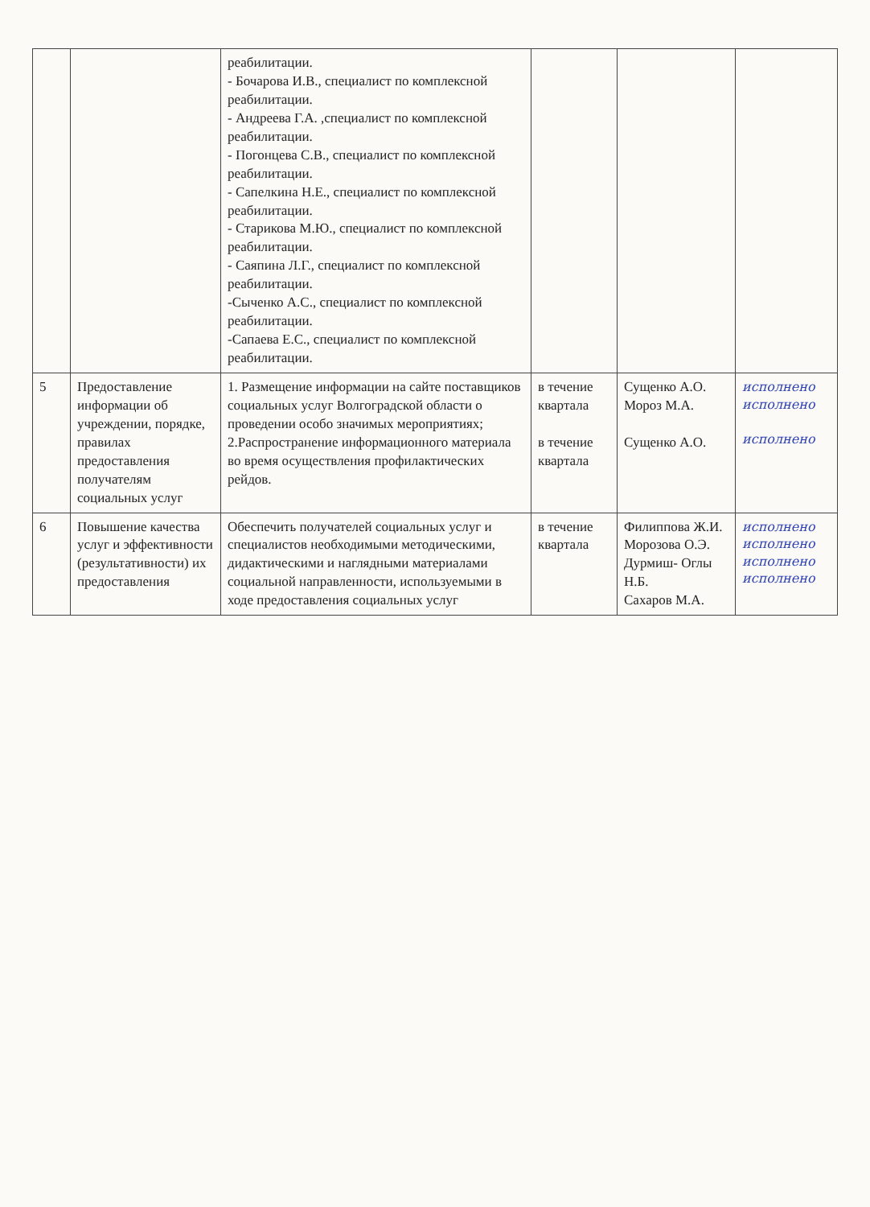| | | реабилитации. - Бочарова И.В., специалист по комплексной реабилитации. - Андреева Г.А. ,специалист по комплексной реабилитации. - Погонцева С.В., специалист по комплексной реабилитации. - Сапелкина Н.Е., специалист по комплексной реабилитации. - Старикова М.Ю., специалист по комплексной реабилитации. - Саяпина Л.Г., специалист по комплексной реабилитации. -Сыченко А.С., специалист по комплексной реабилитации. -Сапаева Е.С., специалист по комплексной реабилитации. | | | |
| 5 | Предоставление информации об учреждении, порядке, правилах предоставления получателям социальных услуг | 1. Размещение информации на сайте поставщиков социальных услуг Волгоградской области о проведении особо значимых мероприятиях; 2.Распространение информационного материала во время осуществления профилактических рейдов. | в течение квартала в течение квартала | Сущенко А.О. Мороз М.А. Сущенко А.О. | исполнено исполнено исполнено |
| 6 | Повышение качества услуг и эффективности (результативности) их предоставления | Обеспечить получателей социальных услуг и специалистов необходимыми методическими, дидактическими и наглядными материалами социальной направленности, используемыми в ходе предоставления социальных услуг | в течение квартала | Филиппова Ж.И. Морозова О.Э. Дурмиш- Оглы Н.Б. Сахаров М.А. | исполнено исполнено исполнено исполнено |